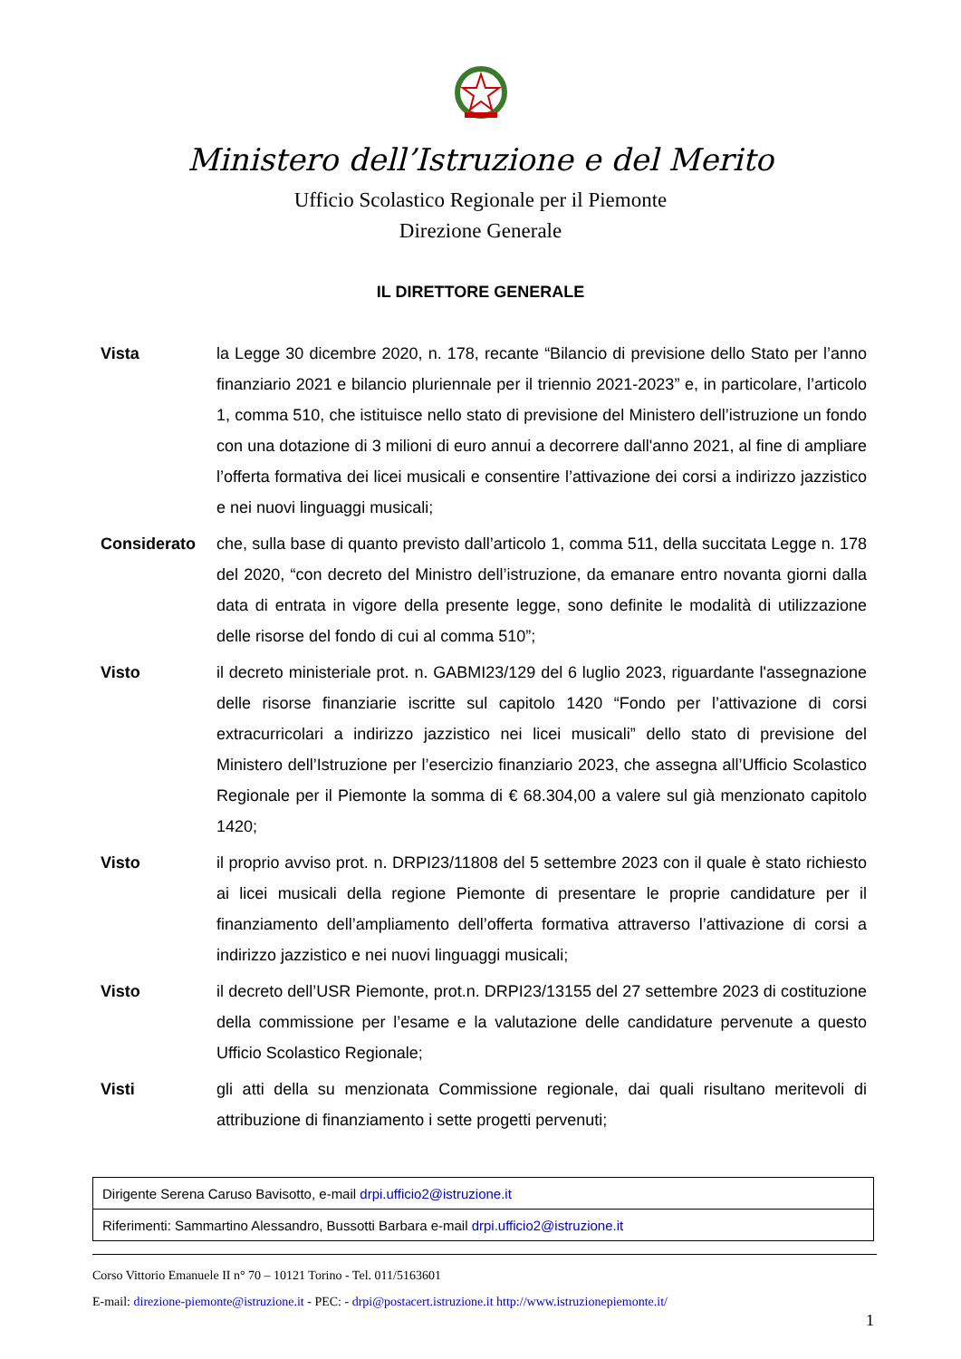Ministero dell’Istruzione e del Merito
Ufficio Scolastico Regionale per il Piemonte
Direzione Generale
IL DIRETTORE GENERALE
Vista la Legge 30 dicembre 2020, n. 178, recante “Bilancio di previsione dello Stato per l’anno finanziario 2021 e bilancio pluriennale per il triennio 2021-2023” e, in particolare, l’articolo 1, comma 510, che istituisce nello stato di previsione del Ministero dell’istruzione un fondo con una dotazione di 3 milioni di euro annui a decorrere dall'anno 2021, al fine di ampliare l’offerta formativa dei licei musicali e consentire l’attivazione dei corsi a indirizzo jazzistico e nei nuovi linguaggi musicali;
Considerato che, sulla base di quanto previsto dall’articolo 1, comma 511, della succitata Legge n. 178 del 2020, “con decreto del Ministro dell’istruzione, da emanare entro novanta giorni dalla data di entrata in vigore della presente legge, sono definite le modalità di utilizzazione delle risorse del fondo di cui al comma 510”;
Visto il decreto ministeriale prot. n. GABMI23/129 del 6 luglio 2023, riguardante l'assegnazione delle risorse finanziarie iscritte sul capitolo 1420 “Fondo per l’attivazione di corsi extracurricolari a indirizzo jazzistico nei licei musicali” dello stato di previsione del Ministero dell’Istruzione per l’esercizio finanziario 2023, che assegna all’Ufficio Scolastico Regionale per il Piemonte la somma di € 68.304,00 a valere sul già menzionato capitolo 1420;
Visto il proprio avviso prot. n. DRPI23/11808 del 5 settembre 2023 con il quale è stato richiesto ai licei musicali della regione Piemonte di presentare le proprie candidature per il finanziamento dell’ampliamento dell’offerta formativa attraverso l’attivazione di corsi a indirizzo jazzistico e nei nuovi linguaggi musicali;
Visto il decreto dell’USR Piemonte, prot.n. DRPI23/13155 del 27 settembre 2023 di costituzione della commissione per l’esame e la valutazione delle candidature pervenute a questo Ufficio Scolastico Regionale;
Visti gli atti della su menzionata Commissione regionale, dai quali risultano meritevoli di attribuzione di finanziamento i sette progetti pervenuti;
| Dirigente Serena Caruso Bavisotto, e-mail drpi.ufficio2@istruzione.it |
| Riferimenti: Sammartino Alessandro, Bussotti Barbara e-mail drpi.ufficio2@istruzione.it |
Corso Vittorio Emanuele II n° 70 – 10121 Torino - Tel. 011/5163601
E-mail: direzione-piemonte@istruzione.it - PEC: - drpi@postacert.istruzione.it http://www.istruzionepiemonte.it/
1